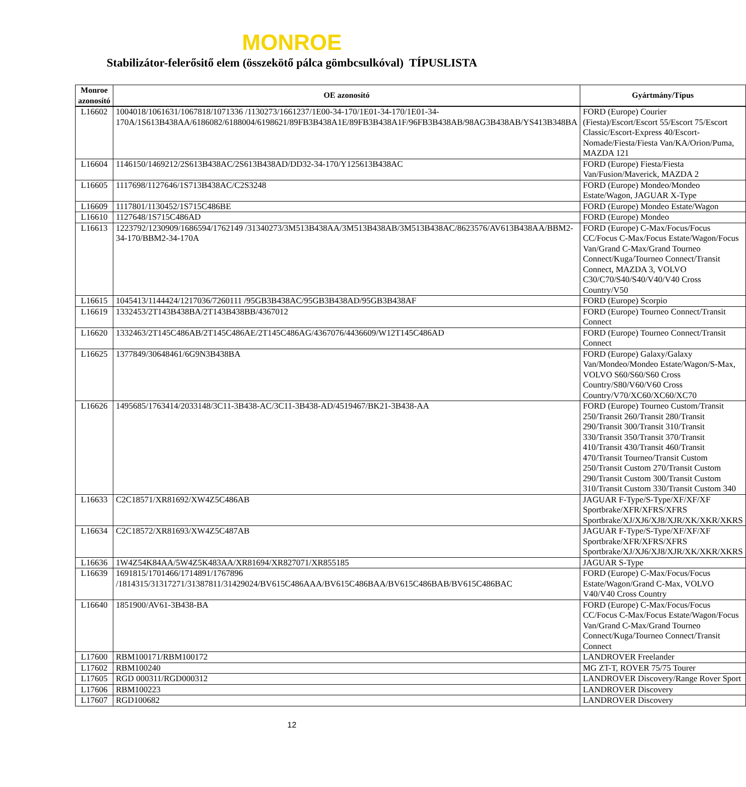MONROE
Stabilizátor-felerősitő elem (összekötő pálca gömbcsulkóval) TÍPUSLISTA
| Monroe azonosító | OE azonosító | Gyártmány/Típus |
| --- | --- | --- |
| L16602 | 1004018/1061631/1067818/1071336 /1130273/1661237/1E00-34-170/1E01-34-170/1E01-34-170A/1S613B438AA/6186082/6188004/6198621/89FB3B438A1E/89FB3B438A1F/96FB3B438AB/98AG3B438AB/YS413B348BA | FORD (Europe) Courier (Fiesta)/Escort/Escort 55/Escort 75/Escort Classic/Escort-Express 40/Escort-Nomade/Fiesta/Fiesta Van/KA/Orion/Puma, MAZDA 121 |
| L16604 | 1146150/1469212/2S613B438AC/2S613B438AD/DD32-34-170/Y125613B438AC | FORD (Europe) Fiesta/Fiesta Van/Fusion/Maverick, MAZDA 2 |
| L16605 | 1117698/1127646/1S713B438AC/C2S3248 | FORD (Europe) Mondeo/Mondeo Estate/Wagon, JAGUAR X-Type |
| L16609 | 1117801/1130452/1S715C486BE | FORD (Europe) Mondeo Estate/Wagon |
| L16610 | 1127648/1S715C486AD | FORD (Europe) Mondeo |
| L16613 | 1223792/1230909/1686594/1762149 /31340273/3M513B438AA/3M513B438AB/3M513B438AC/8623576/AV613B438AA/BBM2-34-170/BBM2-34-170A | FORD (Europe) C-Max/Focus/Focus CC/Focus C-Max/Focus Estate/Wagon/Focus Van/Grand C-Max/Grand Tourneo Connect/Kuga/Tourneo Connect/Transit Connect, MAZDA 3, VOLVO C30/C70/S40/S40/V40/V40 Cross Country/V50 |
| L16615 | 1045413/1144424/1217036/7260111 /95GB3B438AC/95GB3B438AD/95GB3B438AF | FORD (Europe) Scorpio |
| L16619 | 1332453/2T143B438BA/2T143B438BB/4367012 | FORD (Europe) Tourneo Connect/Transit Connect |
| L16620 | 1332463/2T145C486AB/2T145C486AE/2T145C486AG/4367076/4436609/W12T145C486AD | FORD (Europe) Tourneo Connect/Transit Connect |
| L16625 | 1377849/30648461/6G9N3B438BA | FORD (Europe) Galaxy/Galaxy Van/Mondeo/Mondeo Estate/Wagon/S-Max, VOLVO S60/S60/S60 Cross Country/S80/V60/V60 Cross Country/V70/XC60/XC60/XC70 |
| L16626 | 1495685/1763414/2033148/3C11-3B438-AC/3C11-3B438-AD/4519467/BK21-3B438-AA | FORD (Europe) Tourneo Custom/Transit 250/Transit 260/Transit 280/Transit 290/Transit 300/Transit 310/Transit 330/Transit 350/Transit 370/Transit 410/Transit 430/Transit 460/Transit 470/Transit Tourneo/Transit Custom 250/Transit Custom 270/Transit Custom 290/Transit Custom 300/Transit Custom 310/Transit Custom 330/Transit Custom 340 |
| L16633 | C2C18571/XR81692/XW4Z5C486AB | JAGUAR F-Type/S-Type/XF/XF/XF Sportbrake/XFR/XFRS/XFRS Sportbrake/XJ/XJ6/XJ8/XJR/XK/XKR/XKRS |
| L16634 | C2C18572/XR81693/XW4Z5C487AB | JAGUAR F-Type/S-Type/XF/XF/XF Sportbrake/XFR/XFRS/XFRS Sportbrake/XJ/XJ6/XJ8/XJR/XK/XKR/XKRS |
| L16636 | 1W4Z54K84AA/5W4Z5K483AA/XR81694/XR827071/XR855185 | JAGUAR S-Type |
| L16639 | 1691815/1701466/1714891/1767896 /1814315/31317271/31387811/31429024/BV615C486AAA/BV615C486BAA/BV615C486BAB/BV615C486BAC | FORD (Europe) C-Max/Focus/Focus Estate/Wagon/Grand C-Max, VOLVO V40/V40 Cross Country |
| L16640 | 1851900/AV61-3B438-BA | FORD (Europe) C-Max/Focus/Focus CC/Focus C-Max/Focus Estate/Wagon/Focus Van/Grand C-Max/Grand Tourneo Connect/Kuga/Tourneo Connect/Transit Connect |
| L17600 | RBM100171/RBM100172 | LANDROVER Freelander |
| L17602 | RBM100240 | MG ZT-T, ROVER 75/75 Tourer |
| L17605 | RGD 000311/RGD000312 | LANDROVER Discovery/Range Rover Sport |
| L17606 | RBM100223 | LANDROVER Discovery |
| L17607 | RGD100682 | LANDROVER Discovery |
12